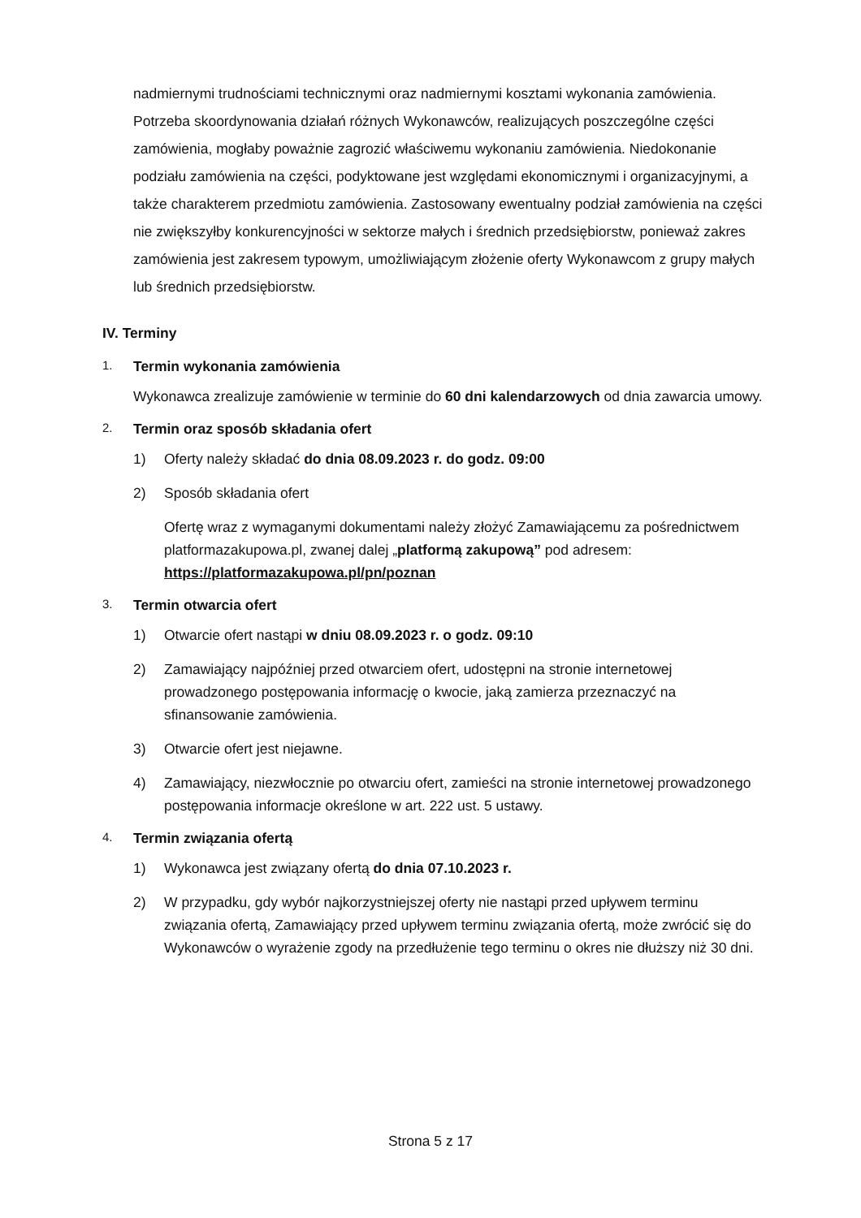nadmiernymi trudnościami technicznymi oraz nadmiernymi kosztami wykonania zamówienia. Potrzeba skoordynowania działań różnych Wykonawców, realizujących poszczególne części zamówienia, mogłaby poważnie zagrozić właściwemu wykonaniu zamówienia. Niedokonanie podziału zamówienia na części, podyktowane jest względami ekonomicznymi i organizacyjnymi, a także charakterem przedmiotu zamówienia. Zastosowany ewentualny podział zamówienia na części nie zwiększyłby konkurencyjności w sektorze małych i średnich przedsiębiorstw, ponieważ zakres zamówienia jest zakresem typowym, umożliwiającym złożenie oferty Wykonawcom z grupy małych lub średnich przedsiębiorstw.
IV. Terminy
1. Termin wykonania zamówienia
Wykonawca zrealizuje zamówienie w terminie do 60 dni kalendarzowych od dnia zawarcia umowy.
2. Termin oraz sposób składania ofert
1) Oferty należy składać do dnia 08.09.2023 r. do godz. 09:00
2) Sposób składania ofert
Ofertę wraz z wymaganymi dokumentami należy złożyć Zamawiającemu za pośrednictwem platformazakupowa.pl, zwanej dalej „platformą zakupową” pod adresem: https://platformazakupowa.pl/pn/poznan
3. Termin otwarcia ofert
1) Otwarcie ofert nastąpi w dniu 08.09.2023 r. o godz. 09:10
2) Zamawiający najpóźniej przed otwarciem ofert, udostępni na stronie internetowej prowadzonego postępowania informację o kwocie, jaką zamierza przeznaczyć na sfinansowanie zamówienia.
3) Otwarcie ofert jest niejawne.
4) Zamawiający, niezwłocznie po otwarciu ofert, zamieści na stronie internetowej prowadzonego postępowania informacje określone w art. 222 ust. 5 ustawy.
4. Termin związania ofertą
1) Wykonawca jest związany ofertą do dnia 07.10.2023 r.
2) W przypadku, gdy wybór najkorzystniejszej oferty nie nastąpi przed upływem terminu związania ofertą, Zamawiający przed upływem terminu związania ofertą, może zwrócić się do Wykonawców o wyrażenie zgody na przedłużenie tego terminu o okres nie dłuższy niż 30 dni.
Strona 5 z 17